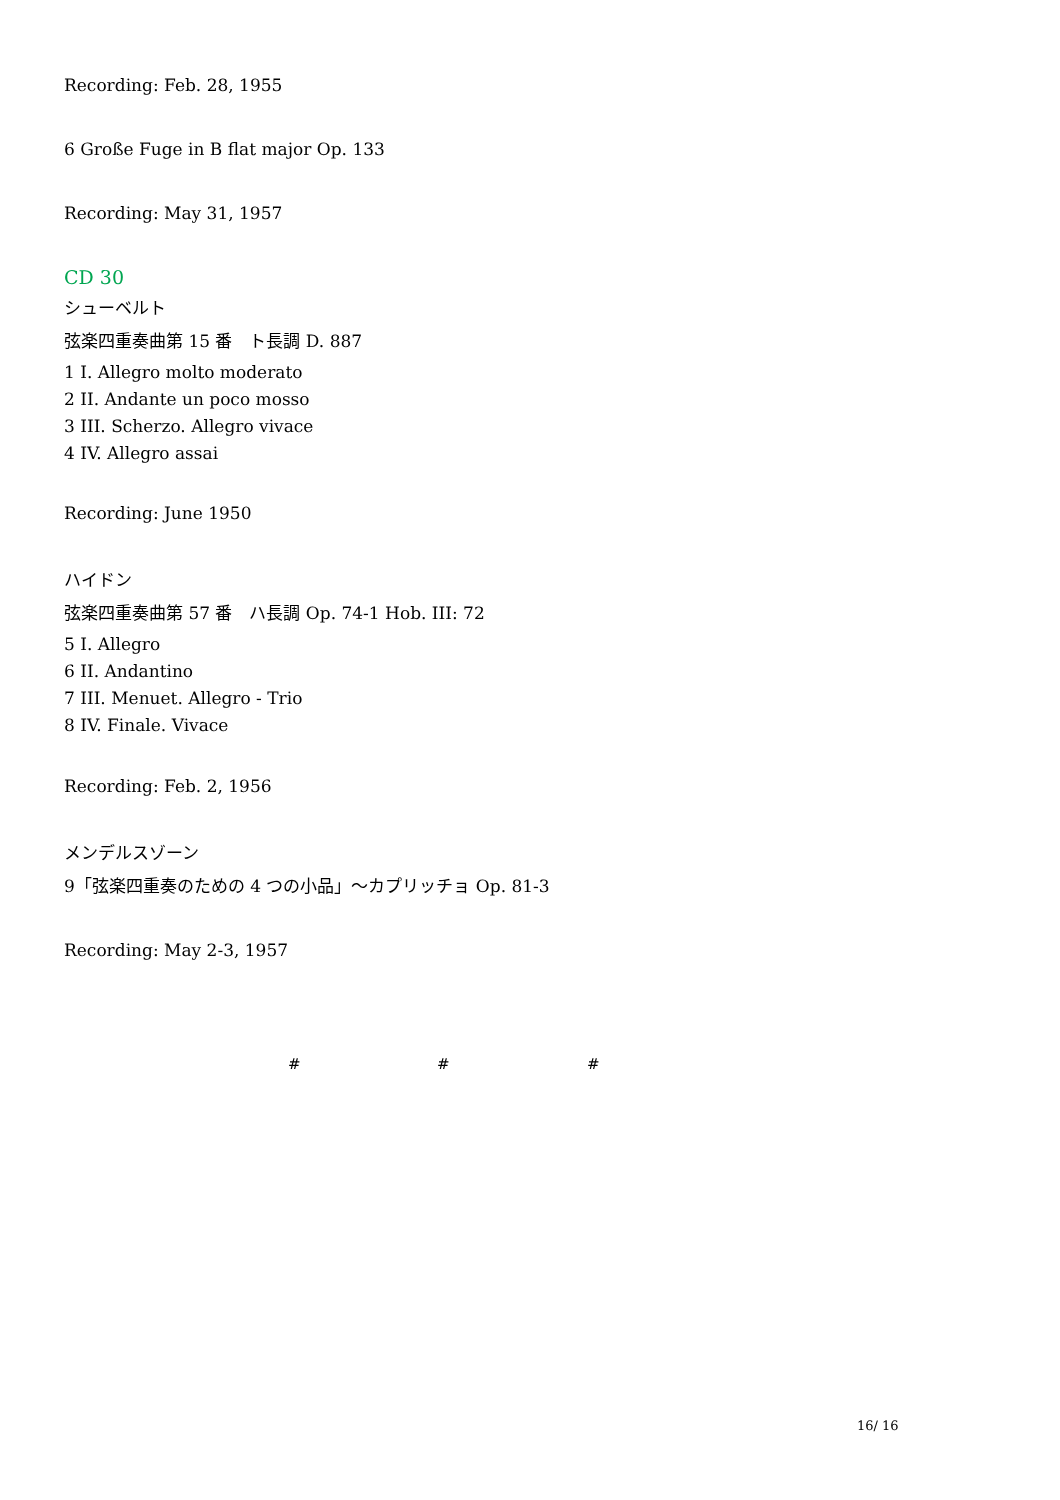Recording: Feb. 28, 1955
6 Große Fuge in B flat major Op. 133
Recording: May 31, 1957
CD 30
シューベルト
弦楽四重奏曲第 15 番　ト長調 D. 887
1 I. Allegro molto moderato
2 II. Andante un poco mosso
3 III. Scherzo. Allegro vivace
4 IV. Allegro assai
Recording: June 1950
ハイドン
弦楽四重奏曲第 57 番　ハ長調 Op. 74-1 Hob. III: 72
5 I. Allegro
6 II. Andantino
7 III. Menuet. Allegro - Trio
8 IV. Finale. Vivace
Recording: Feb. 2, 1956
メンデルスゾーン
9「弦楽四重奏のための 4 つの小品」～カプリッチョ Op. 81-3
Recording: May 2-3, 1957
# # #
16/ 16